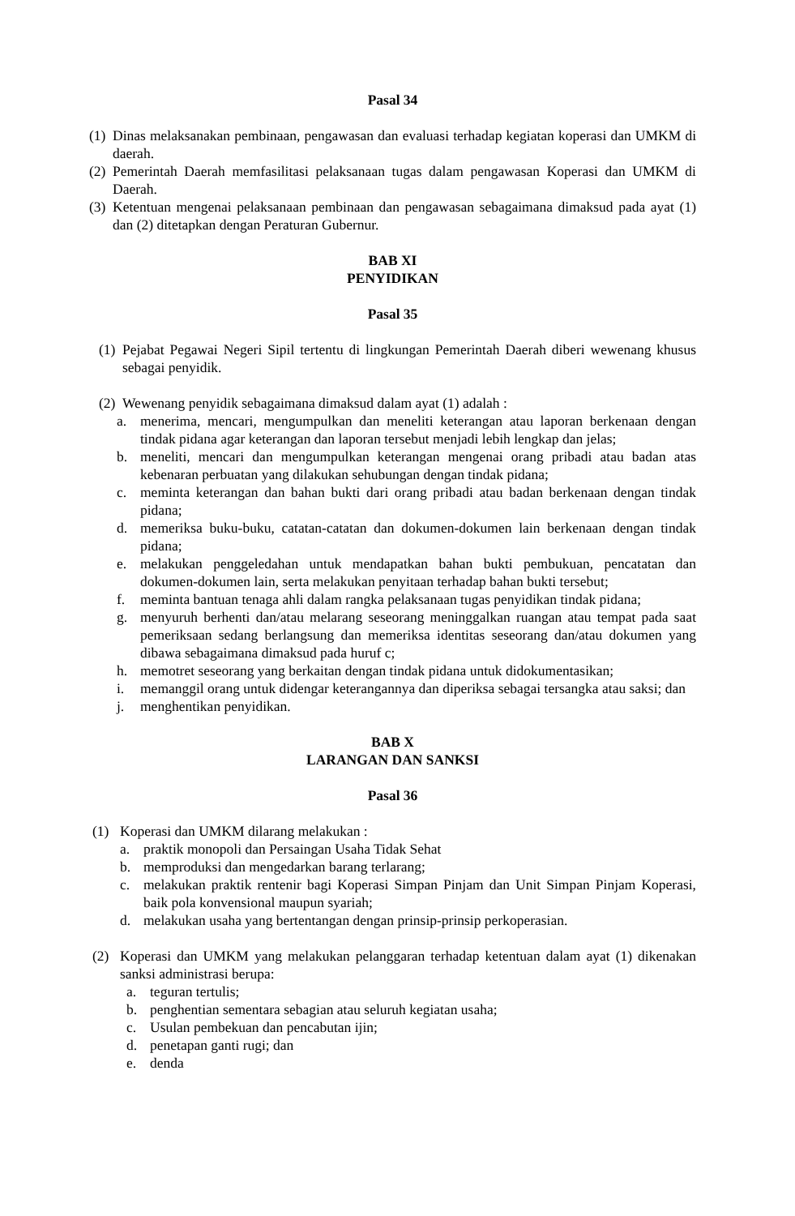Pasal 34
(1) Dinas melaksanakan pembinaan, pengawasan dan evaluasi terhadap kegiatan koperasi dan UMKM di daerah.
(2) Pemerintah Daerah memfasilitasi pelaksanaan tugas dalam pengawasan Koperasi dan UMKM di Daerah.
(3) Ketentuan mengenai pelaksanaan pembinaan dan pengawasan sebagaimana dimaksud pada ayat (1) dan (2) ditetapkan dengan Peraturan Gubernur.
BAB XI
PENYIDIKAN
Pasal 35
(1) Pejabat Pegawai Negeri Sipil tertentu di lingkungan Pemerintah Daerah diberi wewenang khusus sebagai penyidik.
(2) Wewenang penyidik sebagaimana dimaksud dalam ayat (1) adalah :
a. menerima, mencari, mengumpulkan dan meneliti keterangan atau laporan berkenaan dengan tindak pidana agar keterangan dan laporan tersebut menjadi lebih lengkap dan jelas;
b. meneliti, mencari dan mengumpulkan keterangan mengenai orang pribadi atau badan atas kebenaran perbuatan yang dilakukan sehubungan dengan tindak pidana;
c. meminta keterangan dan bahan bukti dari orang pribadi atau badan berkenaan dengan tindak pidana;
d. memeriksa buku-buku, catatan-catatan dan dokumen-dokumen lain berkenaan dengan tindak pidana;
e. melakukan penggeledahan untuk mendapatkan bahan bukti pembukuan, pencatatan dan dokumen-dokumen lain, serta melakukan penyitaan terhadap bahan bukti tersebut;
f. meminta bantuan tenaga ahli dalam rangka pelaksanaan tugas penyidikan tindak pidana;
g. menyuruh berhenti dan/atau melarang seseorang meninggalkan ruangan atau tempat pada saat pemeriksaan sedang berlangsung dan memeriksa identitas seseorang dan/atau dokumen yang dibawa sebagaimana dimaksud pada huruf c;
h. memotret seseorang yang berkaitan dengan tindak pidana untuk didokumentasikan;
i. memanggil orang untuk didengar keterangannya dan diperiksa sebagai tersangka atau saksi; dan
j. menghentikan penyidikan.
BAB X
LARANGAN DAN SANKSI
Pasal 36
(1) Koperasi dan UMKM dilarang melakukan :
a. praktik monopoli dan Persaingan Usaha Tidak Sehat
b. memproduksi dan mengedarkan barang terlarang;
c. melakukan praktik rentenir bagi Koperasi Simpan Pinjam dan Unit Simpan Pinjam Koperasi, baik pola konvensional maupun syariah;
d. melakukan usaha yang bertentangan dengan prinsip-prinsip perkoperasian.
(2) Koperasi dan UMKM yang melakukan pelanggaran terhadap ketentuan dalam ayat (1) dikenakan sanksi administrasi berupa:
a. teguran tertulis;
b. penghentian sementara sebagian atau seluruh kegiatan usaha;
c. Usulan pembekuan dan pencabutan ijin;
d. penetapan ganti rugi; dan
e. denda